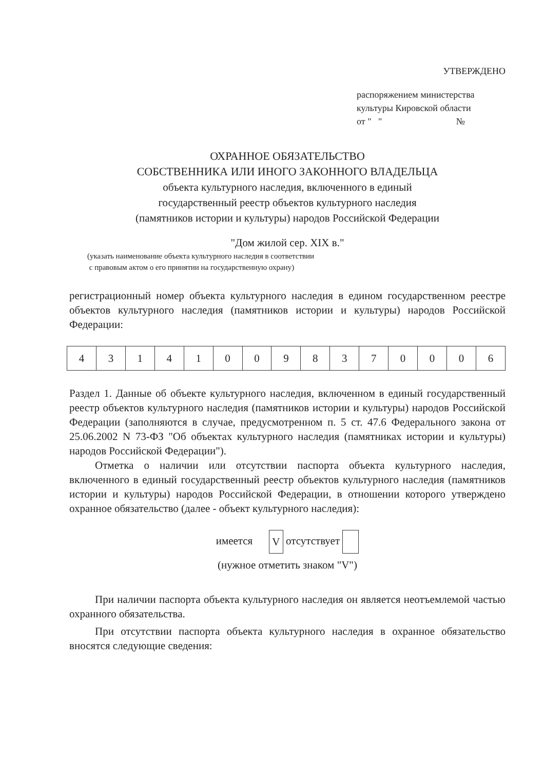УТВЕРЖДЕНО
распоряжением министерства
культуры Кировской области
от " " №
ОХРАННОЕ ОБЯЗАТЕЛЬСТВО
СОБСТВЕННИКА ИЛИ ИНОГО ЗАКОННОГО ВЛАДЕЛЬЦА
объекта культурного наследия, включенного в единый
государственный реестр объектов культурного наследия
(памятников истории и культуры) народов Российской Федерации
"Дом жилой сер. XIX в."
(указать наименование объекта культурного наследия в соответствии
с правовым актом о его принятии на государственную охрану)
регистрационный номер объекта культурного наследия в едином государственном реестре объектов культурного наследия (памятников истории и культуры) народов Российской Федерации:
| 4 | 3 | 1 | 4 | 1 | 0 | 0 | 9 | 8 | 3 | 7 | 0 | 0 | 0 | 6 |
Раздел 1. Данные об объекте культурного наследия, включенном в единый государственный реестр объектов культурного наследия (памятников истории и культуры) народов Российской Федерации (заполняются в случае, предусмотренном п. 5 ст. 47.6 Федерального закона от 25.06.2002 N 73-ФЗ "Об объектах культурного наследия (памятниках истории и культуры) народов Российской Федерации").
Отметка о наличии или отсутствии паспорта объекта культурного наследия, включенного в единый государственный реестр объектов культурного наследия (памятников истории и культуры) народов Российской Федерации, в отношении которого утверждено охранное обязательство (далее - объект культурного наследия):
имеется V отсутствует
(нужное отметить знаком "V")
При наличии паспорта объекта культурного наследия он является неотъемлемой частью охранного обязательства.
При отсутствии паспорта объекта культурного наследия в охранное обязательство вносятся следующие сведения: